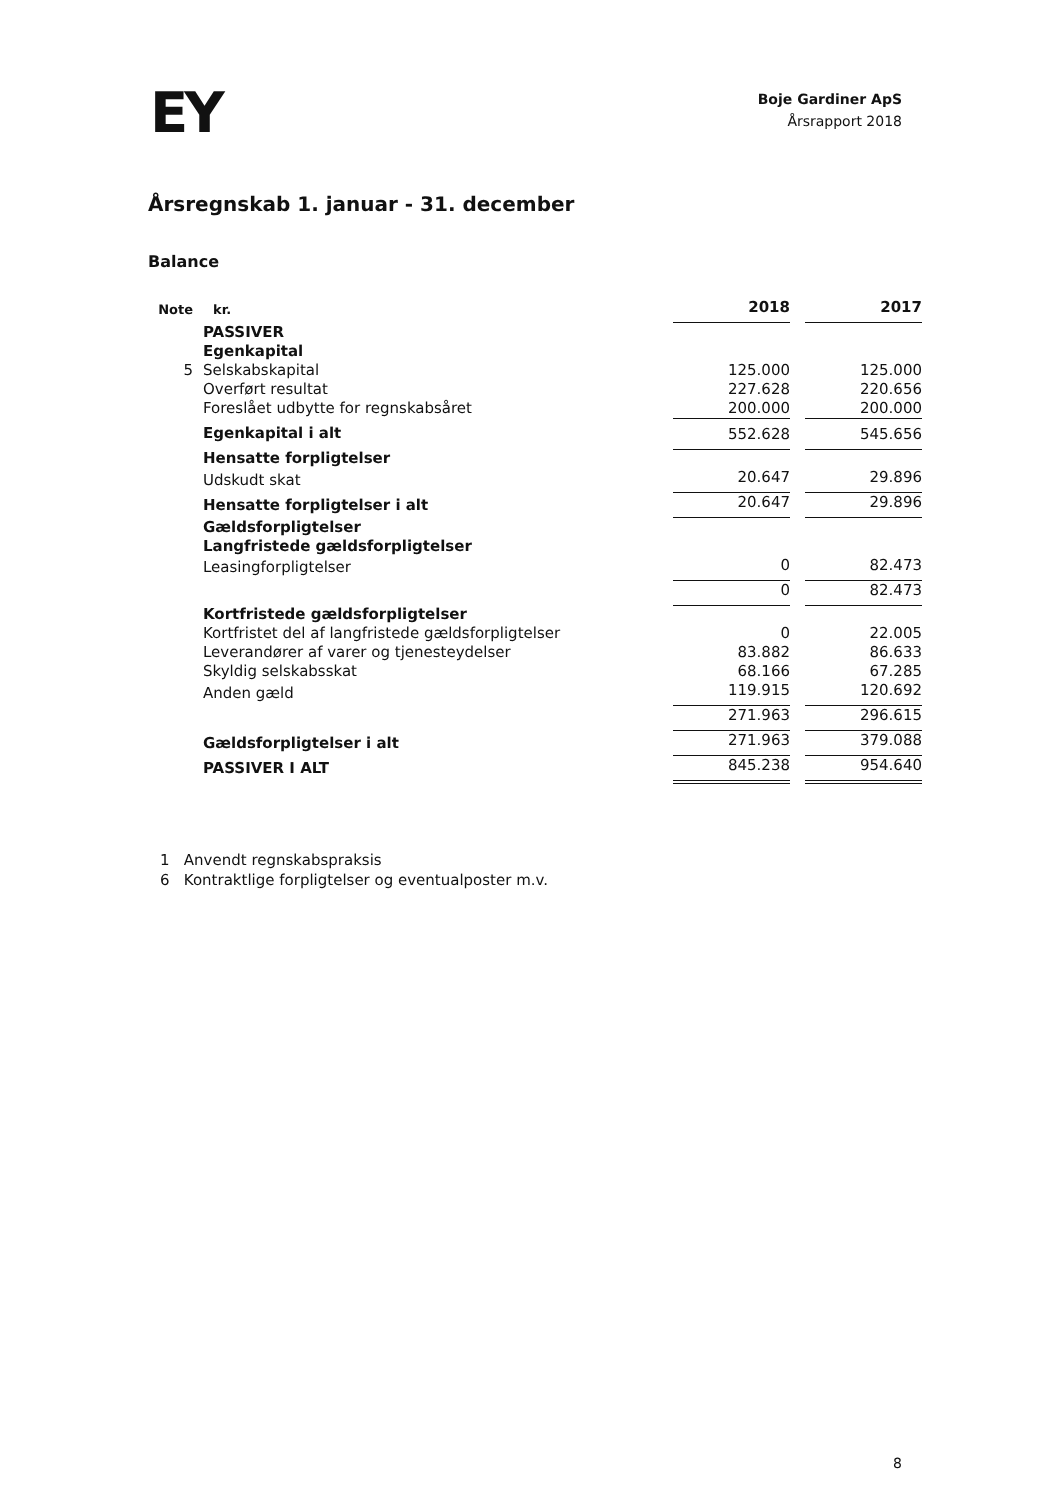EY
Boje Gardiner ApS
Årsrapport 2018
Årsregnskab 1. januar - 31. december
Balance
| Note | kr. | 2018 | | 2017 |
| | PASSIVER | | | |
| | Egenkapital | | | |
| 5 | Selskabskapital | 125.000 | | 125.000 |
| | Overført resultat | 227.628 | | 220.656 |
| | Foreslået udbytte for regnskabsåret | 200.000 | | 200.000 |
| | Egenkapital i alt | 552.628 | | 545.656 |
| | Hensatte forpligtelser | | | |
| | Udskudt skat | 20.647 | | 29.896 |
| | Hensatte forpligtelser i alt | 20.647 | | 29.896 |
| | Gældsforpligtelser | | | |
| | Langfristede gældsforpligtelser | | | |
| | Leasingforpligtelser | 0 | | 82.473 |
| | | 0 | | 82.473 |
| | Kortfristede gældsforpligtelser | | | |
| | Kortfristet del af langfristede gældsforpligtelser | 0 | | 22.005 |
| | Leverandører af varer og tjenesteydelser | 83.882 | | 86.633 |
| | Skyldig selskabsskat | 68.166 | | 67.285 |
| | Anden gæld | 119.915 | | 120.692 |
| | | 271.963 | | 296.615 |
| | Gældsforpligtelser i alt | 271.963 | | 379.088 |
| | PASSIVER I ALT | 845.238 | | 954.640 |
1 Anvendt regnskabspraksis
6 Kontraktlige forpligtelser og eventualposter m.v.
8